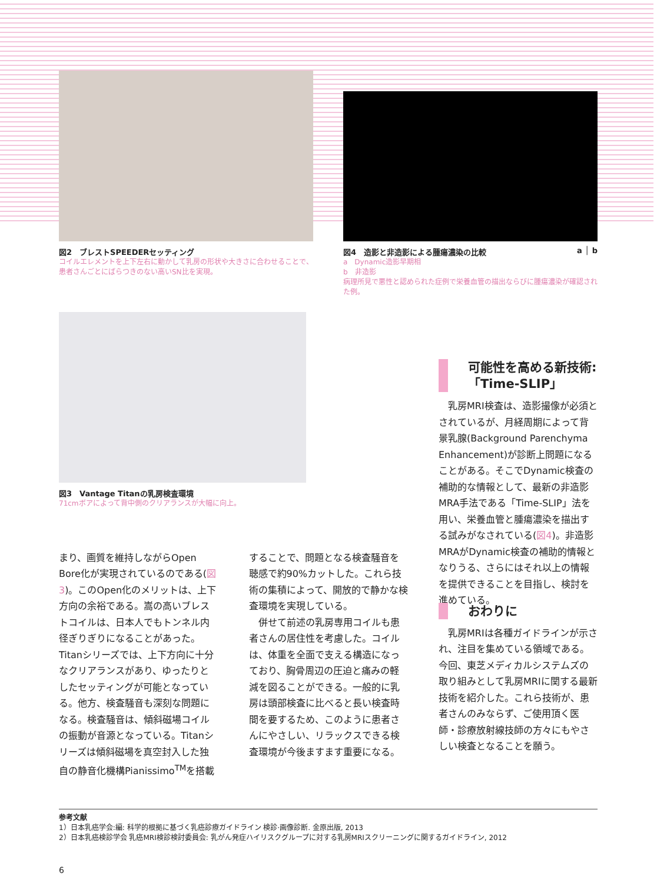図2　ブレストSPEEDERセッティング
コイルエレメントを上下左右に動かして乳房の形状や大きさに合わせることで、患者さんごとにばらつきのない高いSN比を実現。
図4　造影と非造影による腫瘍濃染の比較 a │ b
a　Dynamic造影早期相
b　非造影
病理所見で悪性と認められた症例で栄養血管の描出ならびに腫瘍濃染が確認された例。
図3　Vantage Titanの乳房検査環境
71cmボアによって背中側のクリアランスが大幅に向上。
可能性を高める新技術:
「Time-SLIP」
　乳房MRI検査は、造影撮像が必須とされているが、月経周期によって背景乳腺(Background Parenchyma Enhancement)が診断上問題になることがある。そこでDynamic検査の補助的な情報として、最新の非造影MRA手法である「Time-SLIP」法を用い、栄養血管と腫瘍濃染を描出する試みがなされている(図4)。非造影MRAがDynamic検査の補助的情報となりうる、さらにはそれ以上の情報を提供できることを目指し、検討を進めている。
まり、画質を維持しながらOpen Bore化が実現されているのである(図3)。このOpen化のメリットは、上下方向の余裕である。嵩の高いブレストコイルは、日本人でもトンネル内径ぎりぎりになることがあった。Titanシリーズでは、上下方向に十分なクリアランスがあり、ゆったりとしたセッティングが可能となっている。他方、検査騒音も深刻な問題になる。検査騒音は、傾斜磁場コイルの振動が音源となっている。Titanシリーズは傾斜磁場を真空封入した独自の静音化機構Pianissimo<sup>TM</sup>を搭載
することで、問題となる検査騒音を聴感で約90%カットした。これら技術の集積によって、開放的で静かな検査環境を実現している。
　併せて前述の乳房専用コイルも患者さんの居住性を考慮した。コイルは、体重を全面で支える構造になっており、胸骨周辺の圧迫と痛みの軽減を図ることができる。一般的に乳房は頭部検査に比べると長い検査時間を要するため、このように患者さんにやさしい、リラックスできる検査環境が今後ますます重要になる。
おわりに
　乳房MRIは各種ガイドラインが示され、注目を集めている領域である。今回、東芝メディカルシステムズの取り組みとして乳房MRIに関する最新技術を紹介した。これら技術が、患者さんのみならず、ご使用頂く医師・診療放射線技師の方々にもやさしい検査となることを願う。
参考文献
1）日本乳癌学会:編: 科学的根拠に基づく乳癌診療ガイドライン 検診·画像診断. 金原出版, 2013
2）日本乳癌検診学会 乳癌MRI検診検討委員会: 乳がん発症ハイリスクグループに対する乳房MRIスクリーニングに関するガイドライン, 2012
6